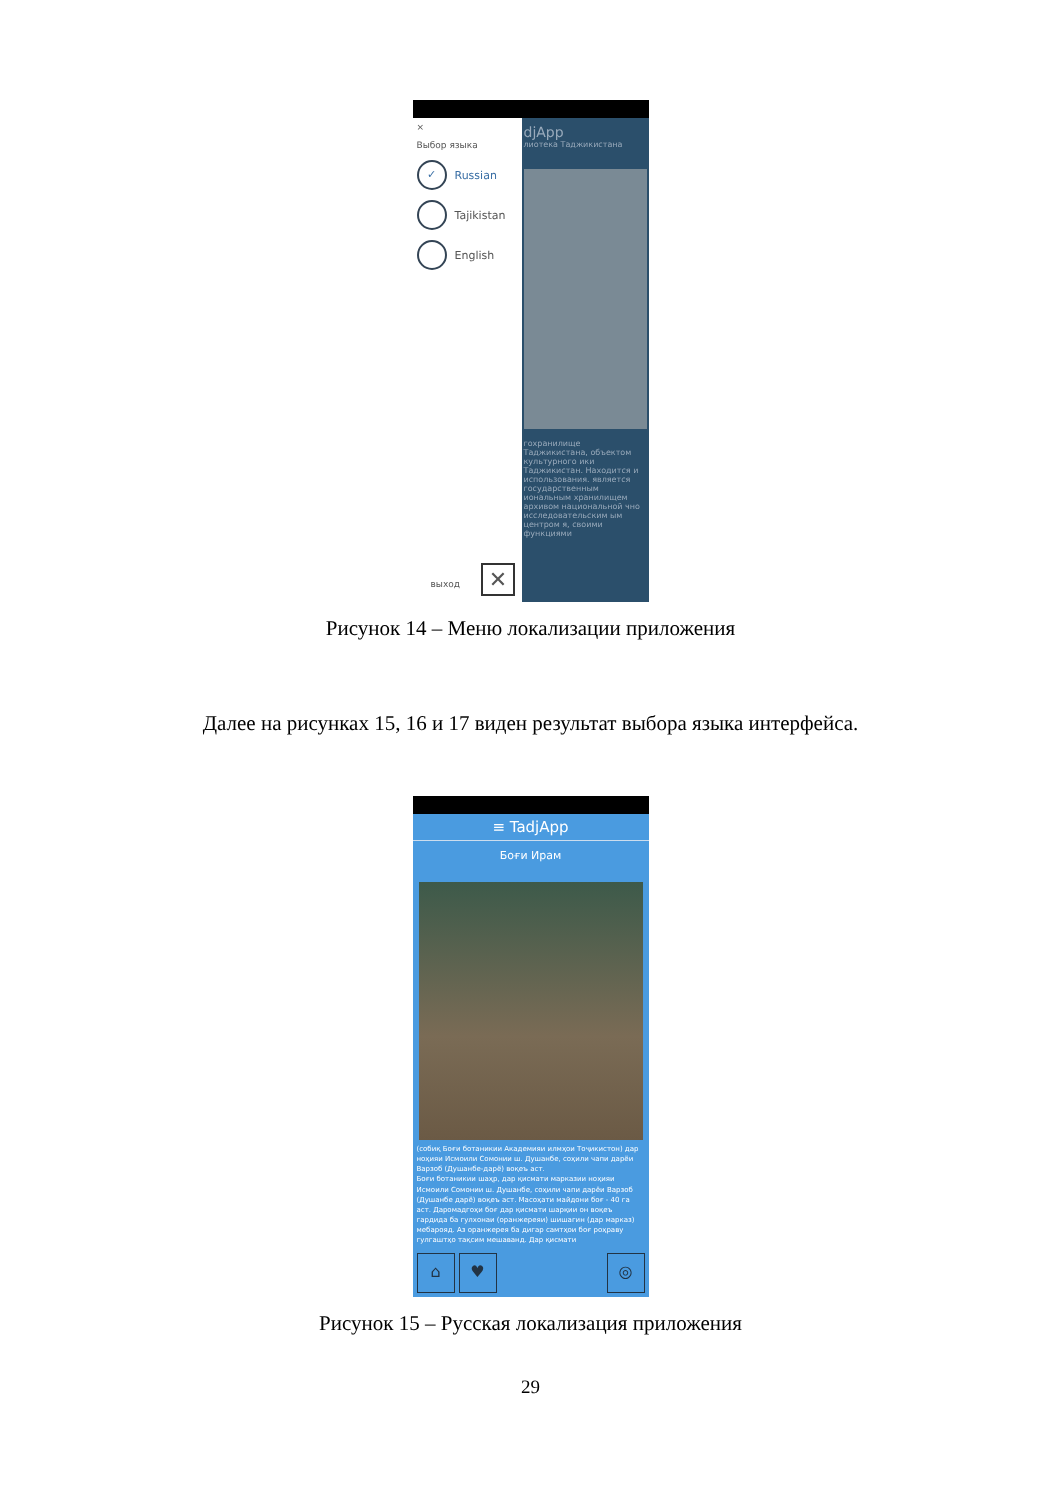×
Выбор языка
✓ Russian
Tajikistan
English
выход ✕
djApp
лиотека Таджикистана
гохранилище Таджикистана, объектом культурного ики Таджикистан. Находится и использования. является государственным иональным хранилищем архивом национальной чно исследовательским ым центром я, своими функциями
Рисунок 14 – Меню локализации приложения
Далее на рисунках 15, 16 и 17 виден результат выбора языка интерфейса.
≡ TadjApp
Боғи Ирам
(собиқ Боғи ботаникии Академияи илмҳои Тоҷикистон) дар ноҳияи Исмоили Сомонии ш. Душанбе, соҳили чапи дарёи Варзоб (Душанбе-дарё) воқеъ аст.
Боғи ботаникии шаҳр, дар қисмати марказии ноҳияи Исмоили Сомонии ш. Душанбе, соҳили чапи дарёи Варзоб (Душанбе дарё) воқеъ аст. Масоҳати майдони боғ - 40 га аст. Даромадгоҳи боғ дар қисмати шарқии он воқеъ гардида ба гулхонаи (оранжереяи) шишагин (дар марказ) мебарояд. Аз оранжерея ба дигар самтҳои боғ роҳраву гулгаштҳо тақсим мешаванд. Дар қисмати
⌂ ♥ ◎
Рисунок 15 – Русская локализация приложения
29